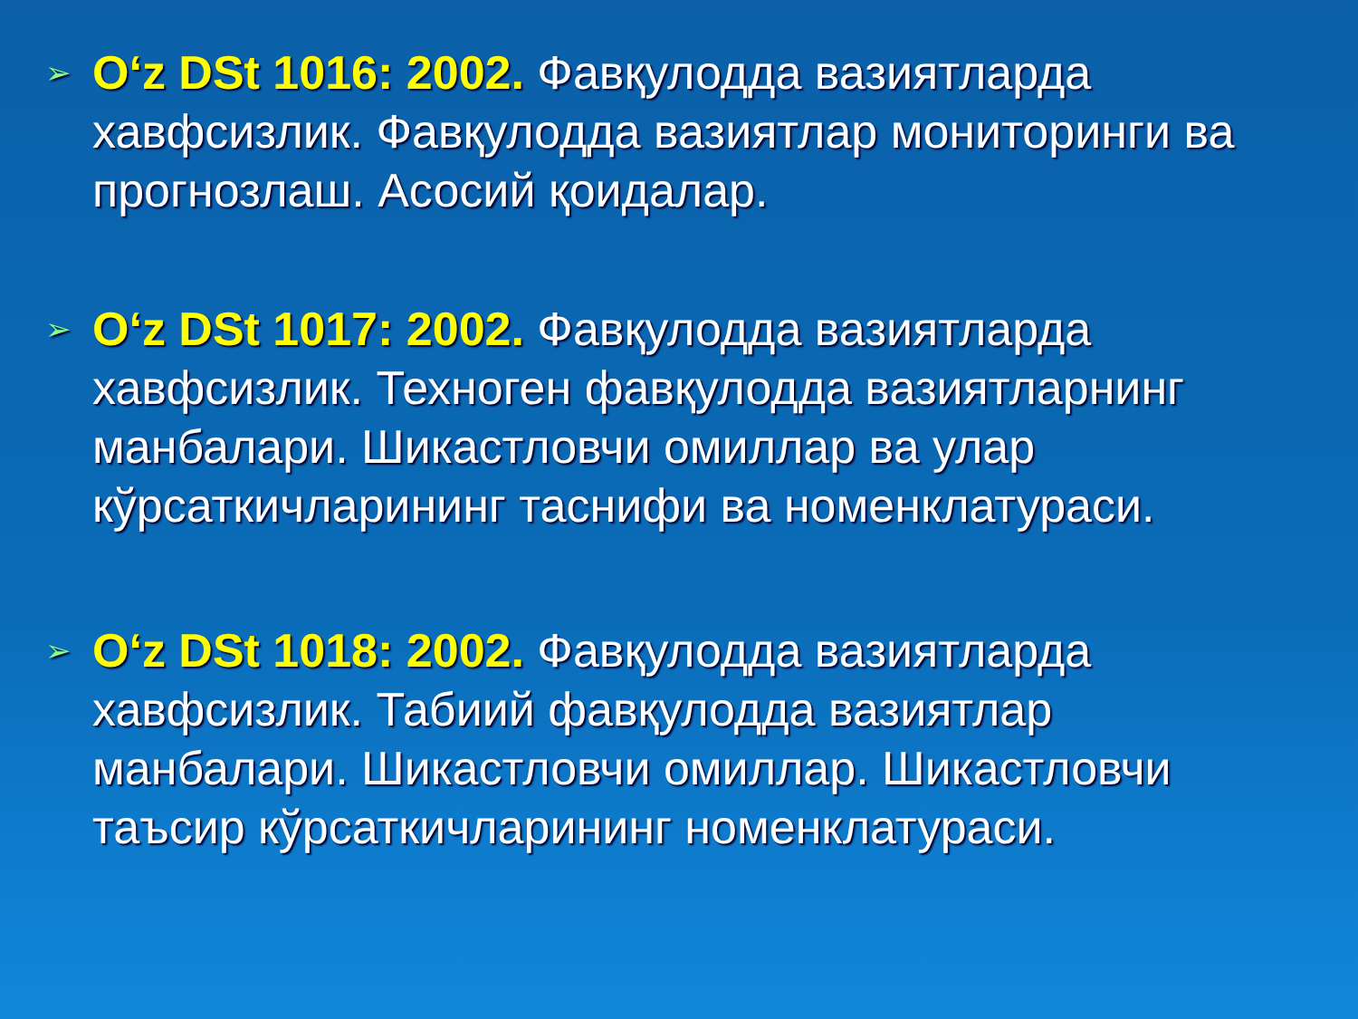➢ O‘z DSt 1016: 2002. Фавқулодда вазиятларда хавфсизлик. Фавқулодда вазиятлар мониторинги ва прогнозлаш. Асосий қоидалар.
➢ O‘z DSt 1017: 2002. Фавқулодда вазиятларда хавфсизлик. Техноген фавқулодда вазиятларнинг манбалари. Шикастловчи омиллар ва улар кўрсаткичларининг таснифи ва номенклатураси.
➢ O‘z DSt 1018: 2002. Фавқулодда вазиятларда хавфсизлик. Табиий фавқулодда вазиятлар манбалари. Шикастловчи омиллар. Шикастловчи таъсир кўрсаткичларининг номенклатураси.